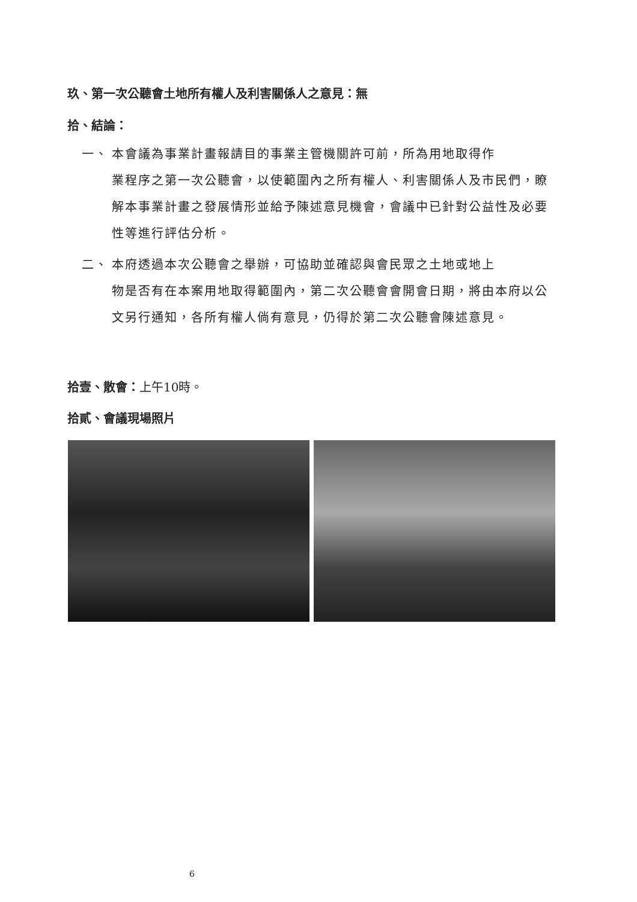玖、第一次公聽會土地所有權人及利害關係人之意見：無
拾、結論：
一、 本會議為事業計畫報請目的事業主管機關許可前，所為用地取得作
業程序之第一次公聽會，以使範圍內之所有權人、利害關係人及市民們，瞭解本事業計畫之發展情形並給予陳述意見機會，會議中已針對公益性及必要性等進行評估分析。
二、 本府透過本次公聽會之舉辦，可協助並確認與會民眾之土地或地上
物是否有在本案用地取得範圍內，第二次公聽會會開會日期，將由本府以公文另行通知，各所有權人倘有意見，仍得於第二次公聽會陳述意見。
拾壹、散會：上午10時。
拾貳、會議現場照片
6